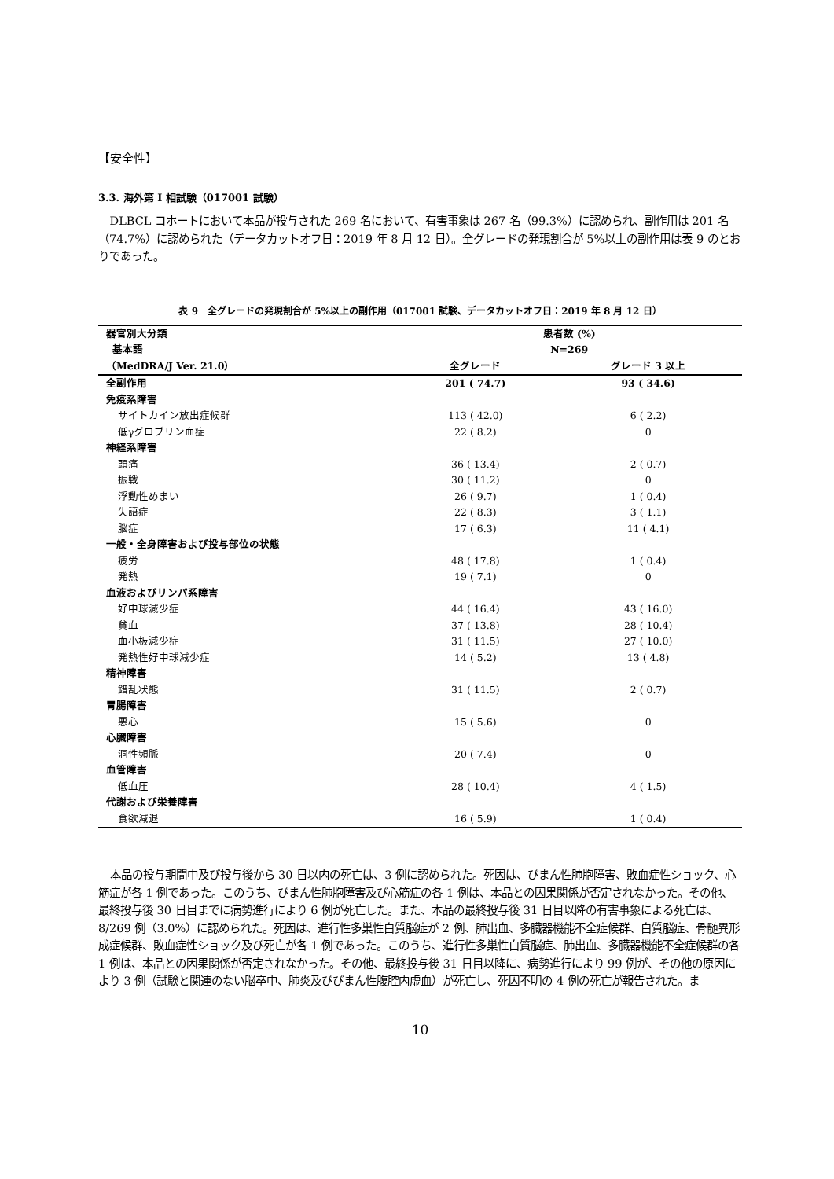【安全性】
3.3. 海外第 I 相試験（017001 試験）
DLBCL コホートにおいて本品が投与された 269 名において、有害事象は 267 名（99.3%）に認められ、副作用は 201 名（74.7%）に認められた（データカットオフ日：2019 年 8 月 12 日）。全グレードの発現割合が 5%以上の副作用は表 9 のとおりであった。
表 9　全グレードの発現割合が 5%以上の副作用（017001 試験、データカットオフ日：2019 年 8 月 12 日）
| 器官別大分類 | 患者数 (%) | |
| --- | --- | --- |
| 基本語 | N=269 | |
| （MedDRA/J Ver. 21.0） | 全グレード | グレード 3 以上 |
| 全副作用 | 201 ( 74.7) | 93 ( 34.6) |
| 免疫系障害 | | |
| サイトカイン放出症候群 | 113 ( 42.0) | 6 ( 2.2) |
| 低γグロブリン血症 | 22 ( 8.2) | 0 |
| 神経系障害 | | |
| 頭痛 | 36 ( 13.4) | 2 ( 0.7) |
| 振戦 | 30 ( 11.2) | 0 |
| 浮動性めまい | 26 ( 9.7) | 1 ( 0.4) |
| 失語症 | 22 ( 8.3) | 3 ( 1.1) |
| 脳症 | 17 ( 6.3) | 11 ( 4.1) |
| 一般・全身障害および投与部位の状態 | | |
| 疲労 | 48 ( 17.8) | 1 ( 0.4) |
| 発熱 | 19 ( 7.1) | 0 |
| 血液およびリンパ系障害 | | |
| 好中球減少症 | 44 ( 16.4) | 43 ( 16.0) |
| 貧血 | 37 ( 13.8) | 28 ( 10.4) |
| 血小板減少症 | 31 ( 11.5) | 27 ( 10.0) |
| 発熱性好中球減少症 | 14 ( 5.2) | 13 ( 4.8) |
| 精神障害 | | |
| 錯乱状態 | 31 ( 11.5) | 2 ( 0.7) |
| 胃腸障害 | | |
| 悪心 | 15 ( 5.6) | 0 |
| 心臓障害 | | |
| 洞性頻脈 | 20 ( 7.4) | 0 |
| 血管障害 | | |
| 低血圧 | 28 ( 10.4) | 4 ( 1.5) |
| 代謝および栄養障害 | | |
| 食欲減退 | 16 ( 5.9) | 1 ( 0.4) |
本品の投与期間中及び投与後から 30 日以内の死亡は、3 例に認められた。死因は、びまん性肺胞障害、敗血症性ショック、心筋症が各 1 例であった。このうち、びまん性肺胞障害及び心筋症の各 1 例は、本品との因果関係が否定されなかった。その他、最終投与後 30 日目までに病勢進行により 6 例が死亡した。また、本品の最終投与後 31 日目以降の有害事象による死亡は、8/269 例（3.0%）に認められた。死因は、進行性多巣性白質脳症が 2 例、肺出血、多臓器機能不全症候群、白質脳症、骨髄異形成症候群、敗血症性ショック及び死亡が各 1 例であった。このうち、進行性多巣性白質脳症、肺出血、多臓器機能不全症候群の各 1 例は、本品との因果関係が否定されなかった。その他、最終投与後 31 日目以降に、病勢進行により 99 例が、その他の原因により 3 例（試験と関連のない脳卒中、肺炎及びびまん性腹腔内虚血）が死亡し、死因不明の 4 例の死亡が報告された。ま
10